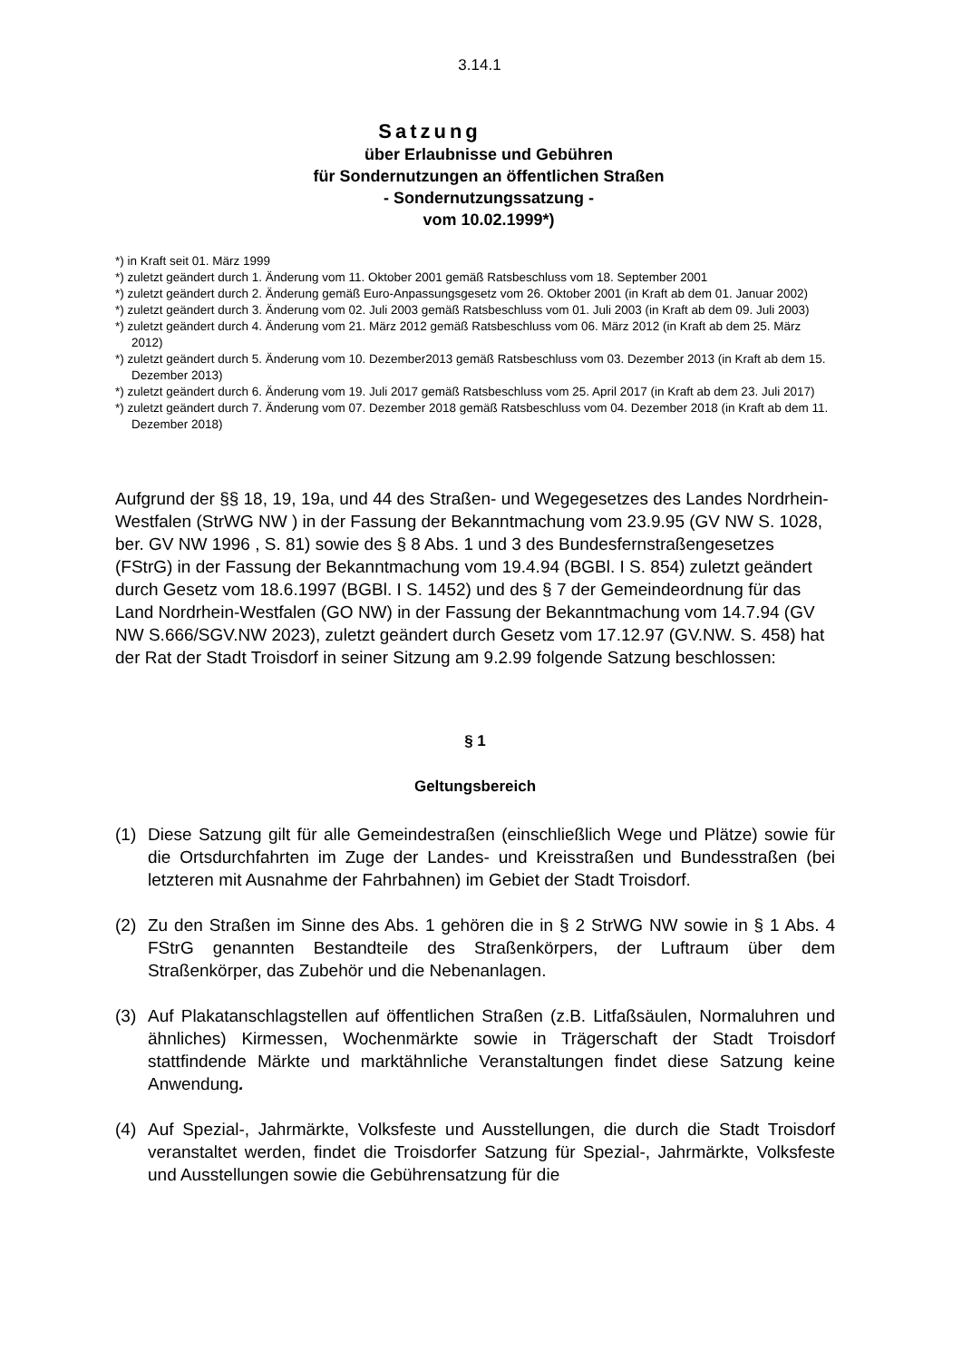3.14.1
Satzung
über Erlaubnisse und Gebühren
für Sondernutzungen an öffentlichen Straßen
- Sondernutzungssatzung -
vom 10.02.1999*)
*) in Kraft seit 01. März 1999
*) zuletzt geändert durch 1. Änderung vom 11. Oktober 2001 gemäß Ratsbeschluss vom 18. September 2001
*) zuletzt geändert durch 2. Änderung gemäß Euro-Anpassungsgesetz vom 26. Oktober 2001 (in Kraft ab dem 01. Januar 2002)
*) zuletzt geändert durch 3. Änderung vom 02. Juli 2003 gemäß Ratsbeschluss vom 01. Juli 2003 (in Kraft ab dem 09. Juli 2003)
*) zuletzt geändert durch 4. Änderung vom 21. März 2012 gemäß Ratsbeschluss vom 06. März 2012 (in Kraft ab dem 25. März 2012)
*) zuletzt geändert durch 5. Änderung vom 10. Dezember2013 gemäß Ratsbeschluss vom 03. Dezember 2013 (in Kraft ab dem 15. Dezember 2013)
*) zuletzt geändert durch 6. Änderung vom 19. Juli 2017 gemäß Ratsbeschluss vom 25. April 2017 (in Kraft ab dem 23. Juli 2017)
*) zuletzt geändert durch 7. Änderung vom 07. Dezember 2018 gemäß Ratsbeschluss vom 04. Dezember 2018 (in Kraft ab dem 11. Dezember 2018)
Aufgrund der §§ 18, 19, 19a, und 44 des Straßen- und Wegegesetzes des Landes Nordrhein-Westfalen (StrWG NW ) in der Fassung der Bekanntmachung vom 23.9.95 (GV NW S. 1028, ber. GV NW 1996 , S. 81) sowie des § 8 Abs. 1 und 3 des Bundesfernstraßengesetzes (FStrG) in der Fassung der Bekanntmachung vom 19.4.94 (BGBl. I S. 854) zuletzt geändert durch Gesetz vom 18.6.1997 (BGBl. I S. 1452) und des § 7 der Gemeindeordnung für das Land Nordrhein-Westfalen (GO NW) in der Fassung der Bekanntmachung vom 14.7.94 (GV NW S.666/SGV.NW 2023), zuletzt geändert durch Gesetz vom 17.12.97 (GV.NW. S. 458) hat der Rat der Stadt Troisdorf in seiner Sitzung am 9.2.99 folgende Satzung beschlossen:
§ 1
Geltungsbereich
(1) Diese Satzung gilt für alle Gemeindestraßen (einschließlich Wege und Plätze) sowie für die Ortsdurchfahrten im Zuge der Landes- und Kreisstraßen und Bundesstraßen (bei letzteren mit Ausnahme der Fahrbahnen) im Gebiet der Stadt Troisdorf.
(2) Zu den Straßen im Sinne des Abs. 1 gehören die in § 2 StrWG NW sowie in § 1 Abs. 4 FStrG genannten Bestandteile des Straßenkörpers, der Luftraum über dem Straßenkörper, das Zubehör und die Nebenanlagen.
(3) Auf Plakatanschlagstellen auf öffentlichen Straßen (z.B. Litfaßsäulen, Normaluhren und ähnliches) Kirmessen, Wochenmärkte sowie in Trägerschaft der Stadt Troisdorf stattfindende Märkte und marktähnliche Veranstaltungen findet diese Satzung keine Anwendung.
(4) Auf Spezial-, Jahrmärkte, Volksfeste und Ausstellungen, die durch die Stadt Troisdorf veranstaltet werden, findet die Troisdorfer Satzung für Spezial-, Jahrmärkte, Volksfeste und Ausstellungen sowie die Gebührensatzung für die